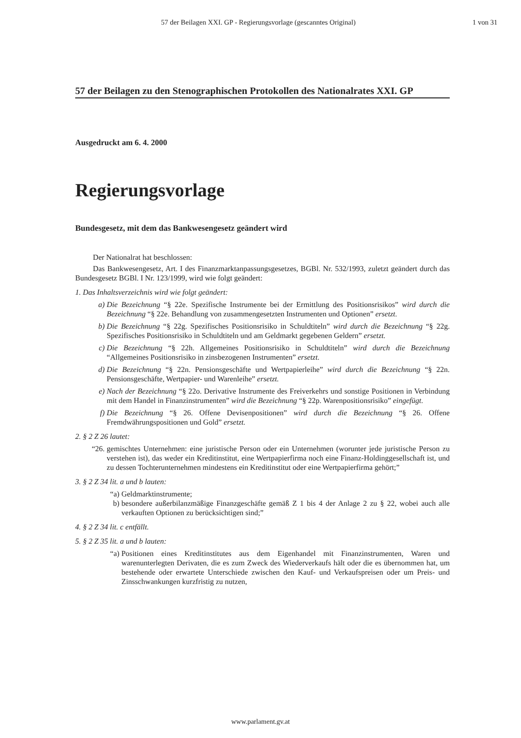57 der Beilagen XXI. GP - Regierungsvorlage (gescanntes Original) 1 von 31
57 der Beilagen zu den Stenographischen Protokollen des Nationalrates XXI. GP
Ausgedruckt am 6. 4. 2000
Regierungsvorlage
Bundesgesetz, mit dem das Bankwesengesetz geändert wird
Der Nationalrat hat beschlossen:
Das Bankwesengesetz, Art. I des Finanzmarktanpassungsgesetzes, BGBl. Nr. 532/1993, zuletzt geändert durch das Bundesgesetz BGBl. I Nr. 123/1999, wird wie folgt geändert:
1. Das Inhaltsverzeichnis wird wie folgt geändert:
a) Die Bezeichnung “§ 22e. Spezifische Instrumente bei der Ermittlung des Positionsrisikos” wird durch die Bezeichnung “§ 22e. Behandlung von zusammengesetzten Instrumenten und Optionen” ersetzt.
b) Die Bezeichnung “§ 22g. Spezifisches Positionsrisiko in Schuldtiteln” wird durch die Bezeichnung “§ 22g. Spezifisches Positionsrisiko in Schuldtiteln und am Geldmarkt gegebenen Geldern” ersetzt.
c) Die Bezeichnung “§ 22h. Allgemeines Positionsrisiko in Schuldtiteln” wird durch die Bezeichnung “Allgemeines Positionsrisiko in zinsbezogenen Instrumenten” ersetzt.
d) Die Bezeichnung “§ 22n. Pensionsgeschäfte und Wertpapierleihe” wird durch die Bezeichnung “§ 22n. Pensionsgeschäfte, Wertpapier- und Warenleihe” ersetzt.
e) Nach der Bezeichnung “§ 22o. Derivative Instrumente des Freiverkehrs und sonstige Positionen in Verbindung mit dem Handel in Finanzinstrumenten” wird die Bezeichnung “§ 22p. Warenpositionsrisiko” eingefügt.
f) Die Bezeichnung “§ 26. Offene Devisenpositionen” wird durch die Bezeichnung “§ 26. Offene Fremdwährungspositionen und Gold” ersetzt.
2. § 2 Z 26 lautet:
“26. gemischtes Unternehmen: eine juristische Person oder ein Unternehmen (worunter jede juristische Person zu verstehen ist), das weder ein Kreditinstitut, eine Wertpapierfirma noch eine Finanz-Holdinggesellschaft ist, und zu dessen Tochterunternehmen mindestens ein Kreditinstitut oder eine Wertpapierfirma gehört;”
3. § 2 Z 34 lit. a und b lauten:
“a) Geldmarktinstrumente;
b) besondere außerbilanzmäßige Finanzgeschäfte gemäß Z 1 bis 4 der Anlage 2 zu § 22, wobei auch alle verkauften Optionen zu berücksichtigen sind;”
4. § 2 Z 34 lit. c entfällt.
5. § 2 Z 35 lit. a und b lauten:
“a) Positionen eines Kreditinstitutes aus dem Eigenhandel mit Finanzinstrumenten, Waren und warenunterlegten Derivaten, die es zum Zweck des Wiederverkaufs hält oder die es übernommen hat, um bestehende oder erwartete Unterschiede zwischen den Kauf- und Verkaufspreisen oder um Preis- und Zinsschwankungen kurzfristig zu nutzen,
www.parlament.gv.at